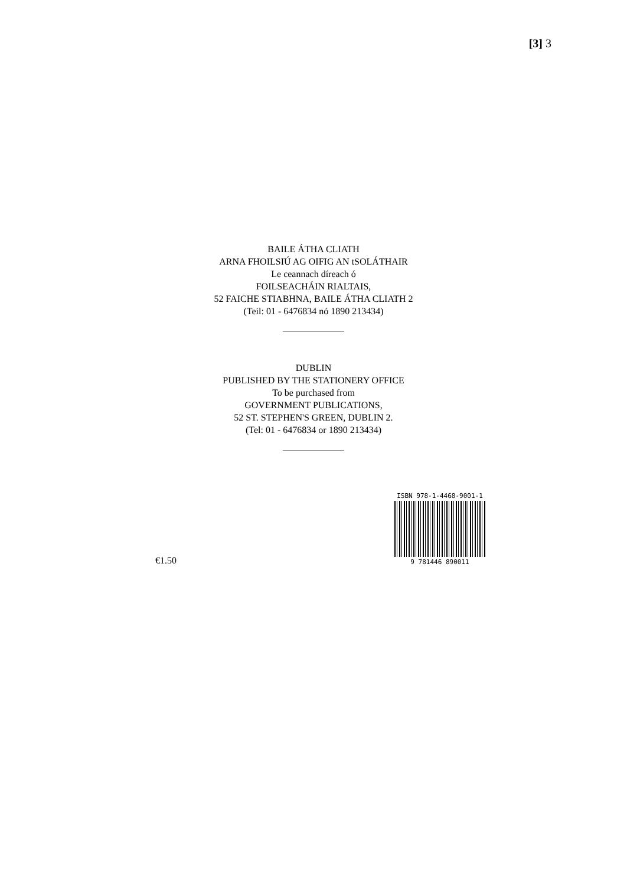[3] 3
BAILE ÁTHA CLIATH
ARNA FHOILSIÚ AG OIFIG AN tSOLÁTHAIR
Le ceannach díreach ó
FOILSEACHÁIN RIALTAIS,
52 FAICHE STIABHNA, BAILE ÁTHA CLIATH 2
(Teil: 01 - 6476834 nó 1890 213434)
DUBLIN
PUBLISHED BY THE STATIONERY OFFICE
To be purchased from
GOVERNMENT PUBLICATIONS,
52 ST. STEPHEN'S GREEN, DUBLIN 2.
(Tel: 01 - 6476834 or 1890 213434)
€1.50
ISBN 978-1-4468-9001-1
9 781446 890011